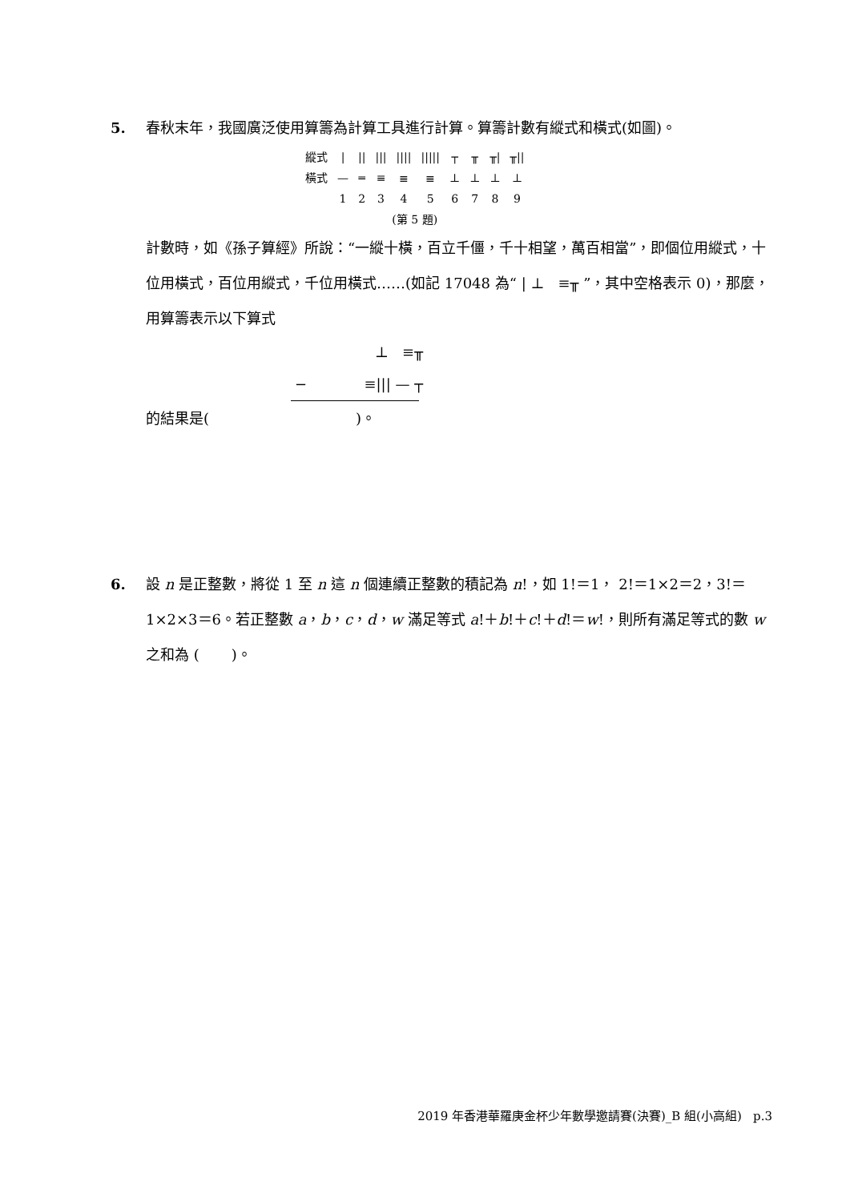5.
春秋末年，我國廣泛使用算籌為計算工具進行計算。算籌計數有縱式和橫式(如圖)。
| 縱式 | / | // | /// | //// | ///// | ┬ | ╥ | ╥/ | ╥// |
| 橫式 | — | ═ | ≡ | ≣ | ≣ | ⊥ | ⊥ | ⊥ | ⊥ |
| | 1 | 2 | 3 | 4 | 5 | 6 | 7 | 8 | 9 |
| (第 5 題) | | | | | | | | | |
計數時，如《孫子算經》所說：“一縱十橫，百立千僵，千十相望，萬百相當”，即個位用縱式，十位用橫式，百位用縱式，千位用橫式……(如記 17048 為“ | ⊥ ≡╥ ”，其中空格表示 0)，那麼，用算籌表示以下算式
⊥ ≡╥
− ≡||| — ┬
的結果是( )。
6.
設 n 是正整數，將從 1 至 n 這 n 個連續正整數的積記為 n!，如 1!＝1， 2!＝1×2＝2，3!＝1×2×3＝6。若正整數 a，b，c，d，w 滿足等式 a!＋b!＋c!＋d!＝w!，則所有滿足等式的數 w 之和為 ( )。
2019 年香港華羅庚金杯少年數學邀請賽(決賽)_B 組(小高組) p.3